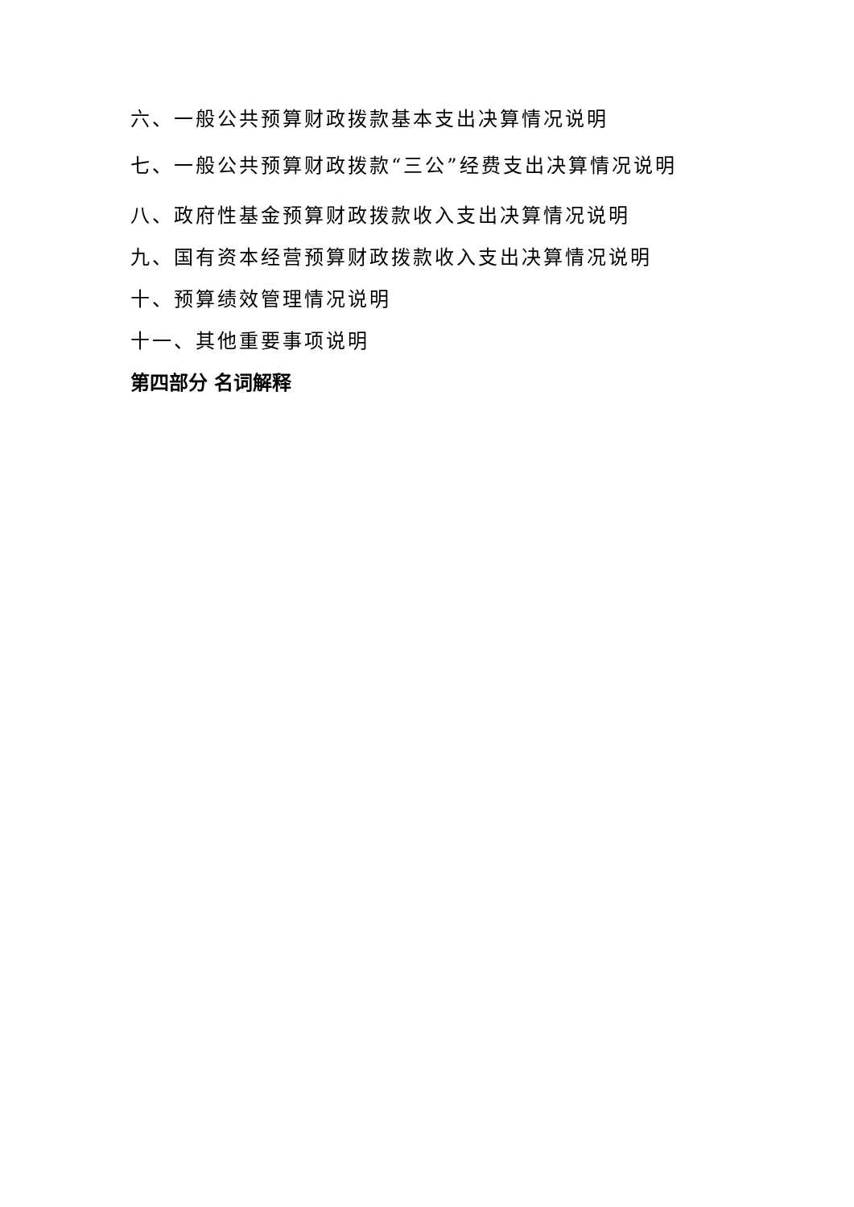六、一般公共预算财政拨款基本支出决算情况说明
七、一般公共预算财政拨款“三公”经费支出决算情况说明
八、政府性基金预算财政拨款收入支出决算情况说明
九、国有资本经营预算财政拨款收入支出决算情况说明
十、预算绩效管理情况说明
十一、其他重要事项说明
第四部分 名词解释